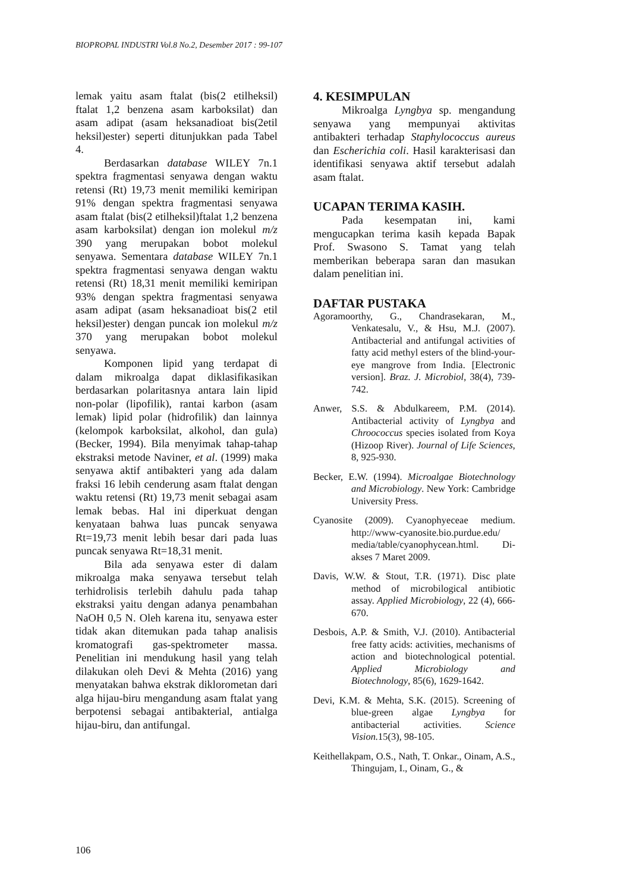BIOPROPAL INDUSTRI Vol.8 No.2, Desember 2017 : 99-107
lemak yaitu asam ftalat (bis(2 etilheksil) ftalat 1,2 benzena asam karboksilat) dan asam adipat (asam heksanadioat bis(2etil heksil)ester) seperti ditunjukkan pada Tabel 4.
Berdasarkan database WILEY 7n.1 spektra fragmentasi senyawa dengan waktu retensi (Rt) 19,73 menit memiliki kemiripan 91% dengan spektra fragmentasi senyawa asam ftalat (bis(2 etilheksil)ftalat 1,2 benzena asam karboksilat) dengan ion molekul m/z 390 yang merupakan bobot molekul senyawa. Sementara database WILEY 7n.1 spektra fragmentasi senyawa dengan waktu retensi (Rt) 18,31 menit memiliki kemiripan 93% dengan spektra fragmentasi senyawa asam adipat (asam heksanadioat bis(2 etil heksil)ester) dengan puncak ion molekul m/z 370 yang merupakan bobot molekul senyawa.
Komponen lipid yang terdapat di dalam mikroalga dapat diklasifikasikan berdasarkan polaritasnya antara lain lipid non-polar (lipofilik), rantai karbon (asam lemak) lipid polar (hidrofilik) dan lainnya (kelompok karboksilat, alkohol, dan gula) (Becker, 1994). Bila menyimak tahap-tahap ekstraksi metode Naviner, et al. (1999) maka senyawa aktif antibakteri yang ada dalam fraksi 16 lebih cenderung asam ftalat dengan waktu retensi (Rt) 19,73 menit sebagai asam lemak bebas. Hal ini diperkuat dengan kenyataan bahwa luas puncak senyawa Rt=19,73 menit lebih besar dari pada luas puncak senyawa Rt=18,31 menit.
Bila ada senyawa ester di dalam mikroalga maka senyawa tersebut telah terhidrolisis terlebih dahulu pada tahap ekstraksi yaitu dengan adanya penambahan NaOH 0,5 N. Oleh karena itu, senyawa ester tidak akan ditemukan pada tahap analisis kromatografi gas-spektrometer massa. Penelitian ini mendukung hasil yang telah dilakukan oleh Devi & Mehta (2016) yang menyatakan bahwa ekstrak diklorometan dari alga hijau-biru mengandung asam ftalat yang berpotensi sebagai antibakterial, antialga hijau-biru, dan antifungal.
4. KESIMPULAN
Mikroalga Lyngbya sp. mengandung senyawa yang mempunyai aktivitas antibakteri terhadap Staphylococcus aureus dan Escherichia coli. Hasil karakterisasi dan identifikasi senyawa aktif tersebut adalah asam ftalat.
UCAPAN TERIMA KASIH.
Pada kesempatan ini, kami mengucapkan terima kasih kepada Bapak Prof. Swasono S. Tamat yang telah memberikan beberapa saran dan masukan dalam penelitian ini.
DAFTAR PUSTAKA
Agoramoorthy, G., Chandrasekaran, M., Venkatesalu, V., & Hsu, M.J. (2007). Antibacterial and antifungal activities of fatty acid methyl esters of the blind-your-eye mangrove from India. [Electronic version]. Braz. J. Microbiol, 38(4), 739-742.
Anwer, S.S. & Abdulkareem, P.M. (2014). Antibacterial activity of Lyngbya and Chroococcus species isolated from Koya (Hizoop River). Journal of Life Sciences, 8, 925-930.
Becker, E.W. (1994). Microalgae Biotechnology and Microbiology. New York: Cambridge University Press.
Cyanosite (2009). Cyanophyeceae medium. http://www-cyanosite.bio.purdue.edu/ media/table/cyanophycean.html. Di-akses 7 Maret 2009.
Davis, W.W. & Stout, T.R. (1971). Disc plate method of microbilogical antibiotic assay. Applied Microbiology, 22 (4), 666-670.
Desbois, A.P. & Smith, V.J. (2010). Antibacterial free fatty acids: activities, mechanisms of action and biotechnological potential. Applied Microbiology and Biotechnology, 85(6), 1629-1642.
Devi, K.M. & Mehta, S.K. (2015). Screening of blue-green algae Lyngbya for antibacterial activities. Science Vision. 15(3), 98-105.
Keithellakpam, O.S., Nath, T. Onkar., Oinam, A.S., Thingujam, I., Oinam, G., &
106